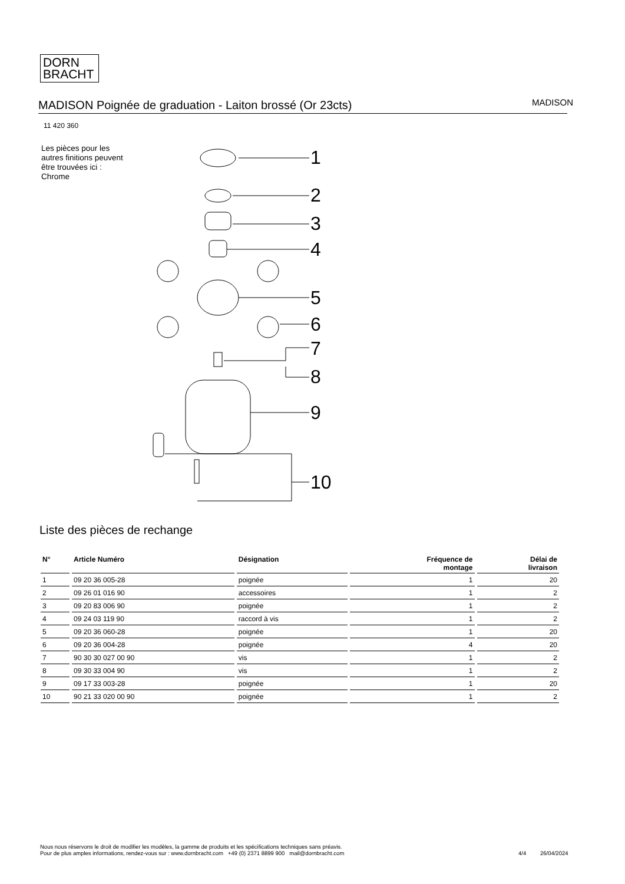DORN
BRACHT
MADISON Poignée de graduation - Laiton brossé (Or 23cts)
MADISON
11 420 360
Les pièces pour les autres finitions peuvent être trouvées ici : Chrome
1
2
3
4
5
6
7
8
9
10
Liste des pièces de rechange
| N° | Article Numéro | Désignation | Fréquence de montage | Délai de livraison |
| --- | --- | --- | --- | --- |
| 1 | 09 20 36 005-28 | poignée | 1 | 20 |
| 2 | 09 26 01 016 90 | accessoires | 1 | 2 |
| 3 | 09 20 83 006 90 | poignée | 1 | 2 |
| 4 | 09 24 03 119 90 | raccord à vis | 1 | 2 |
| 5 | 09 20 36 060-28 | poignée | 1 | 20 |
| 6 | 09 20 36 004-28 | poignée | 4 | 20 |
| 7 | 90 30 30 027 00 90 | vis | 1 | 2 |
| 8 | 09 30 33 004 90 | vis | 1 | 2 |
| 9 | 09 17 33 003-28 | poignée | 1 | 20 |
| 10 | 90 21 33 020 00 90 | poignée | 1 | 2 |
Nous nous réservons le droit de modifier les modèles, la gamme de produits et les spécifications techniques sans préavis.
Pour de plus amples informations, rendez-vous sur : www.dornbracht.com +49 (0) 2371 8899 900 mail@dornbracht.com
4/4 26/04/2024